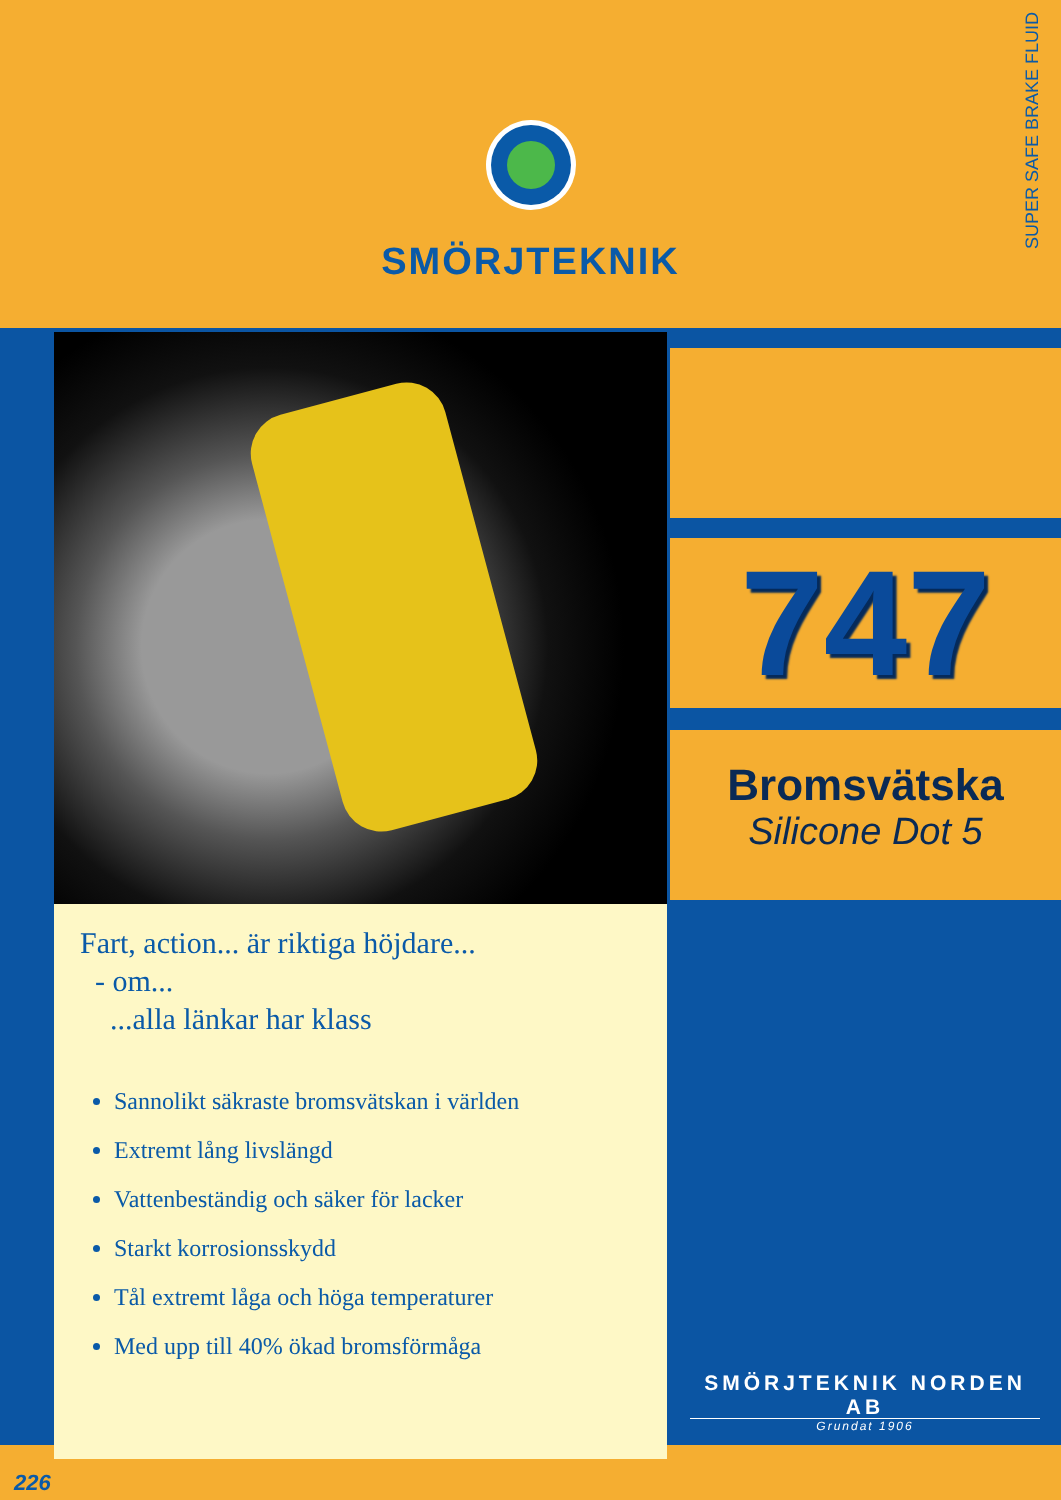SMÖRJTEKNIK
SUPER SAFE BRAKE FLUID
747
Bromsvätska
Silicone Dot 5
Fart, action... är riktiga höjdare...
- om...
...alla länkar har klass
Sannolikt säkraste bromsvätskan i världen
Extremt lång livslängd
Vattenbeständig och säker för lacker
Starkt korrosionsskydd
Tål extremt låga och höga temperaturer
Med upp till 40% ökad bromsförmåga
SMÖRJTEKNIK NORDEN AB
Grundat 1906
226